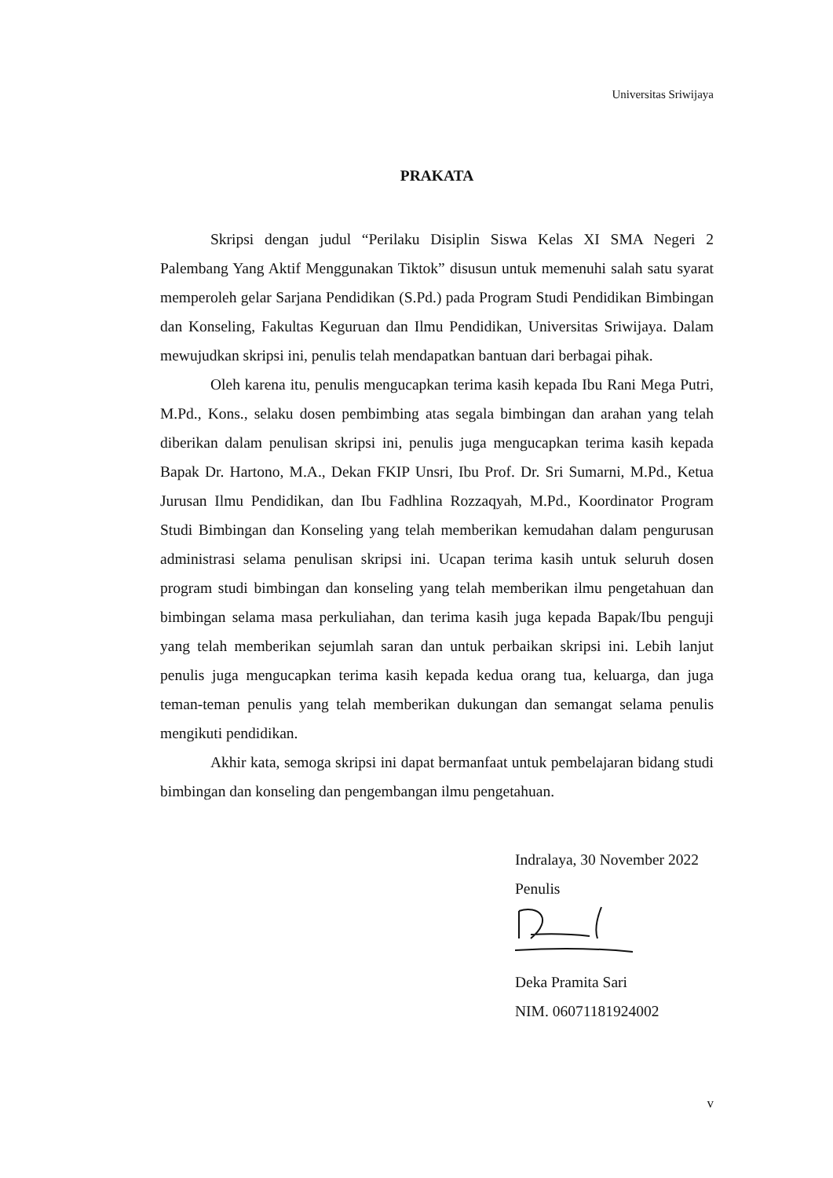Universitas Sriwijaya
PRAKATA
Skripsi dengan judul “Perilaku Disiplin Siswa Kelas XI SMA Negeri 2 Palembang Yang Aktif Menggunakan Tiktok” disusun untuk memenuhi salah satu syarat memperoleh gelar Sarjana Pendidikan (S.Pd.) pada Program Studi Pendidikan Bimbingan dan Konseling, Fakultas Keguruan dan Ilmu Pendidikan, Universitas Sriwijaya. Dalam mewujudkan skripsi ini, penulis telah mendapatkan bantuan dari berbagai pihak.
Oleh karena itu, penulis mengucapkan terima kasih kepada Ibu Rani Mega Putri, M.Pd., Kons., selaku dosen pembimbing atas segala bimbingan dan arahan yang telah diberikan dalam penulisan skripsi ini, penulis juga mengucapkan terima kasih kepada Bapak Dr. Hartono, M.A., Dekan FKIP Unsri, Ibu Prof. Dr. Sri Sumarni, M.Pd., Ketua Jurusan Ilmu Pendidikan, dan Ibu Fadhlina Rozzaqyah, M.Pd., Koordinator Program Studi Bimbingan dan Konseling yang telah memberikan kemudahan dalam pengurusan administrasi selama penulisan skripsi ini. Ucapan terima kasih untuk seluruh dosen program studi bimbingan dan konseling yang telah memberikan ilmu pengetahuan dan bimbingan selama masa perkuliahan, dan terima kasih juga kepada Bapak/Ibu penguji yang telah memberikan sejumlah saran dan untuk perbaikan skripsi ini. Lebih lanjut penulis juga mengucapkan terima kasih kepada kedua orang tua, keluarga, dan juga teman-teman penulis yang telah memberikan dukungan dan semangat selama penulis mengikuti pendidikan.
Akhir kata, semoga skripsi ini dapat bermanfaat untuk pembelajaran bidang studi bimbingan dan konseling dan pengembangan ilmu pengetahuan.
Indralaya, 30 November 2022
Penulis
Deka Pramita Sari
NIM. 06071181924002
v